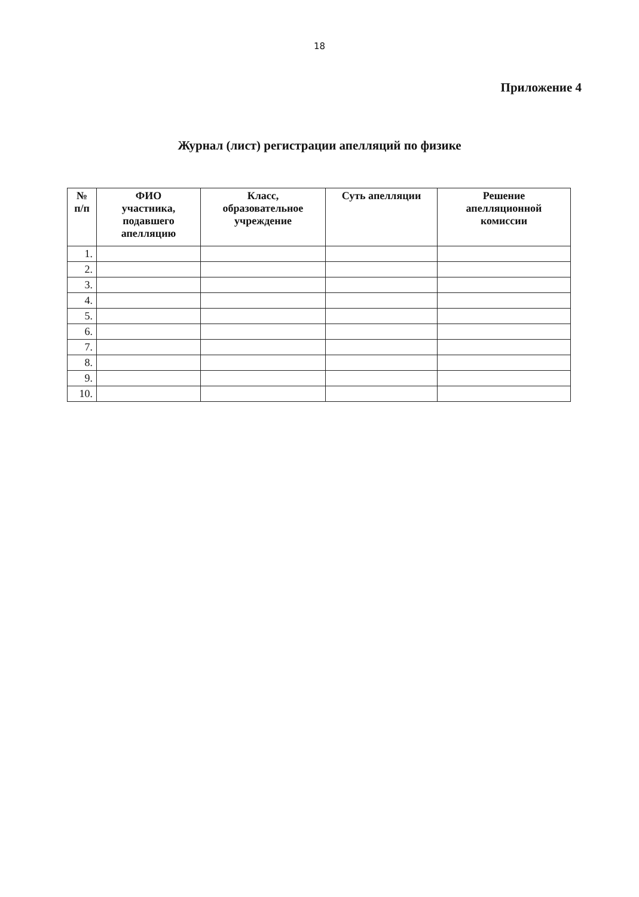18
Приложение 4
Журнал (лист) регистрации апелляций по физике
| № п/п | ФИО участника, подавшего апелляцию | Класс, образовательное учреждение | Суть апелляции | Решение апелляционной комиссии |
| --- | --- | --- | --- | --- |
| 1. | | | | |
| 2. | | | | |
| 3. | | | | |
| 4. | | | | |
| 5. | | | | |
| 6. | | | | |
| 7. | | | | |
| 8. | | | | |
| 9. | | | | |
| 10. | | | | |